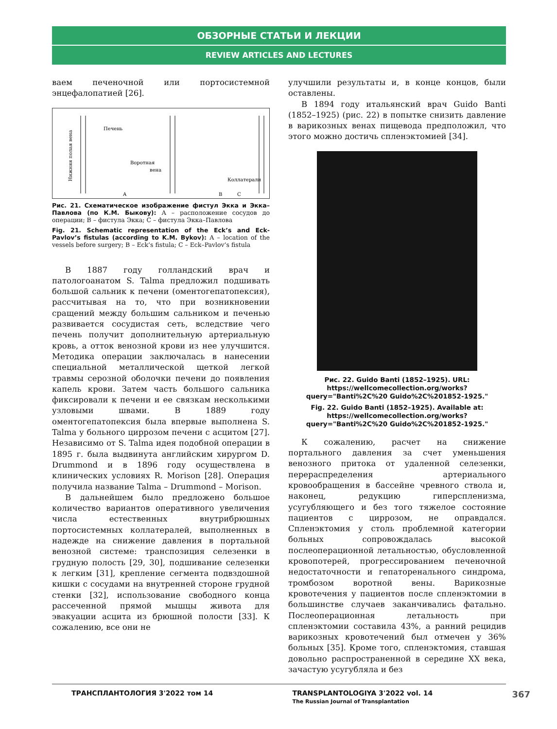ОБЗОРНЫЕ СТАТЬИ И ЛЕКЦИИ
REVIEW ARTICLES AND LECTURES
ваем печеночной или портосистемной энцефалопатией [26].
Нижняя полая вена
Печень
Воротная
вена
A
B
Коллатерали
C
Рис. 21. Схематическое изображение фистул Экка и Экка–Павлова (по К.М. Быкову): А – расположение сосудов до операции; В – фистула Экка; С – фистула Экка–Павлова
Fig. 21. Schematic representation of the Eck’s and Eck-Pavlov’s fistulas (according to K.M. Bykov): A – location of the vessels before surgery; B – Eck’s fistula; C – Eck–Pavlov’s fistula
В 1887 году голландский врач и патологоанатом S. Talma предложил подшивать большой сальник к печени (оментогепатопексия), рассчитывая на то, что при возникновении сращений между большим сальником и печенью развивается сосудистая сеть, вследствие чего печень получит дополнительную артериальную кровь, а отток венозной крови из нее улучшится. Методика операции заключалась в нанесении специальной металлической щеткой легкой травмы серозной оболочки печени до появления капель крови. Затем часть большого сальника фиксировали к печени и ее связкам несколькими узловыми швами. В 1889 году оментогепатопексия была впервые выполнена S. Talma у больного циррозом печени с асцитом [27]. Независимо от S. Talma идея подобной операции в 1895 г. была выдвинута английским хирургом D. Drummond и в 1896 году осуществлена в клинических условиях R. Morison [28]. Операция получила название Talma – Drummond – Morison.
В дальнейшем было предложено большое количество вариантов оперативного увеличения числа естественных внутрибрюшных портосистемных коллатералей, выполненных в надежде на снижение давления в портальной венозной системе: транспозиция селезенки в грудную полость [29, 30], подшивание селезенки к легким [31], крепление сегмента подвздошной кишки с сосудами на внутренней стороне грудной стенки [32], использование свободного конца рассеченной прямой мышцы живота для эвакуации асцита из брюшной полости [33]. К сожалению, все они не
улучшили результаты и, в конце концов, были оставлены.
В 1894 году итальянский врач Guido Banti (1852–1925) (рис. 22) в попытке снизить давление в варикозных венах пищевода предположил, что этого можно достичь спленэктомией [34].
Рис. 22. Guido Banti (1852–1925). URL: https://wellcomecollection.org/works?query="Banti%2C%20 Guido%2C%201852-1925."
Fig. 22. Guido Banti (1852–1925). Available at: https://wellcomecollection.org/works?query="Banti%2C%20 Guido%2C%201852-1925."
К сожалению, расчет на снижение портального давления за счет уменьшения венозного притока от удаленной селезенки, перераспределения артериального кровообращения в бассейне чревного ствола и, наконец, редукцию гиперспленизма, усугубляющего и без того тяжелое состояние пациентов с циррозом, не оправдался. Спленэктомия у столь проблемной категории больных сопровождалась высокой послеоперационной летальностью, обусловленной кровопотерей, прогрессированием печеночной недостаточности и гепаторенального синдрома, тромбозом воротной вены. Варикозные кровотечения у пациентов после спленэктомии в большинстве случаев заканчивались фатально. Послеоперационная летальность при спленэктомии составила 43%, а ранний рецидив варикозных кровотечений был отмечен у 36% больных [35]. Кроме того, спленэктомия, ставшая довольно распространенной в середине XX века, зачастую усугубляла и без
ТРАНСПЛАНТОЛОГИЯ 3'2022 том 14 TRANSPLANTOLOGIYA 3'2022 vol. 14
The Russian Journal of Transplantation
367